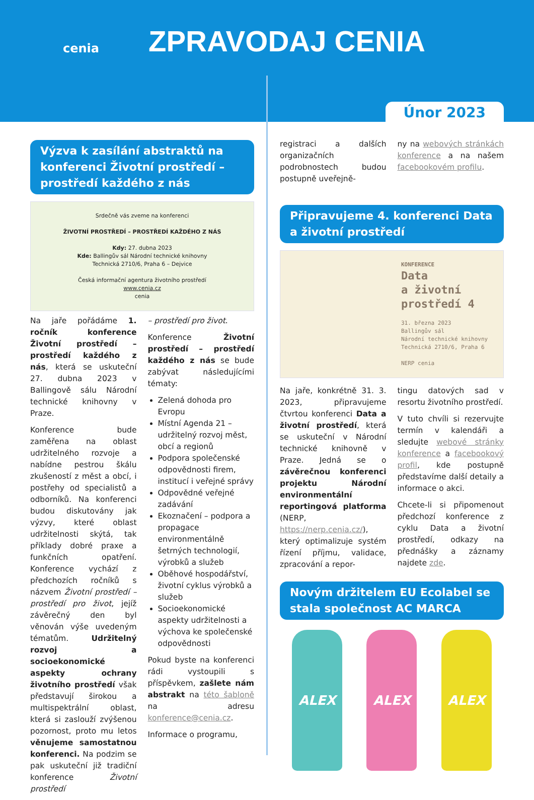cenia
ZPRAVODAJ CENIA
Únor 2023
Výzva k zasílání abstraktů na konferenci Životní prostředí – prostředí každého z nás
Srdečně vás zveme na konferenci
ŽIVOTNÍ PROSTŘEDÍ – PROSTŘEDÍ KAŽDÉHO Z NÁS
Kdy: 27. dubna 2023
Kde: Ballingův sál Národní technické knihovny
Technická 2710/6, Praha 6 – Dejvice
Česká informační agentura životního prostředí
www.cenia.cz
cenia
Na jaře pořádáme 1. ročník konference Životní prostředí – prostředí každého z nás, která se uskuteční 27. dubna 2023 v Ballingově sálu Národní technické knihovny v Praze.
Konference bude zaměřena na oblast udržitelného rozvoje a nabídne pestrou škálu zkušeností z měst a obcí, i postřehy od specialistů a odborníků. Na konferenci budou diskutovány jak výzvy, které oblast udržitelnosti skýtá, tak příklady dobré praxe a funkčních opatření. Konference vychází z předchozích ročníků s názvem Životní prostředí – prostředí pro život, jejíž závěrečný den byl věnován výše uvedeným tématům. Udržitelný rozvoj a socioekonomické aspekty ochrany životního prostředí však představují širokou a multispektrální oblast, která si zaslouží zvýšenou pozornost, proto mu letos věnujeme samostatnou konferenci. Na podzim se pak uskuteční již tradiční konference Životní prostředí
– prostředí pro život.
Konference Životní prostředí – prostředí každého z nás se bude zabývat následujícími tématy:
Zelená dohoda pro Evropu
Místní Agenda 21 – udržitelný rozvoj měst, obcí a regionů
Podpora společenské odpovědnosti firem, institucí i veřejné správy
Odpovědné veřejné zadávání
Ekoznačení – podpora a propagace environmentálně šetrných technologií, výrobků a služeb
Oběhové hospodářství, životní cyklus výrobků a služeb
Socioekonomické aspekty udržitelnosti a výchova ke společenské odpovědnosti
Pokud byste na konferenci rádi vystoupili s příspěvkem, zašlete nám abstrakt na této šabloně na adresu konference@cenia.cz.
Informace o programu,
registraci a dalších organizačních podrobnostech budou postupně uveřejně-
ny na webových stránkách konference a na našem facebookovém profilu.
Připravujeme 4. konferenci Data a životní prostředí
KONFERENCE
Data
a životní
prostředí 4
31. března 2023
Ballingův sál
Národní technické knihovny
Technická 2710/6, Praha 6
NERP cenia
Na jaře, konkrétně 31. 3. 2023, připravujeme čtvrtou konferenci Data a životní prostředí, která se uskuteční v Národní technické knihovně v Praze. Jedná se o závěrečnou konferenci projektu Národní environmentální reportingová platforma (NERP, https://nerp.cenia.cz/), který optimalizuje systém řízení příjmu, validace, zpracování a repor-
tingu datových sad v resortu životního prostředí.
V tuto chvíli si rezervujte termín v kalendáři a sledujte webové stránky konference a facebookový profil, kde postupně představíme další detaily a informace o akci.
Chcete-li si připomenout předchozí konference z cyklu Data a životní prostředí, odkazy na přednášky a záznamy najdete zde.
Novým držitelem EU Ecolabel se stala společnost AC MARCA
ALEX ALEX ALEX